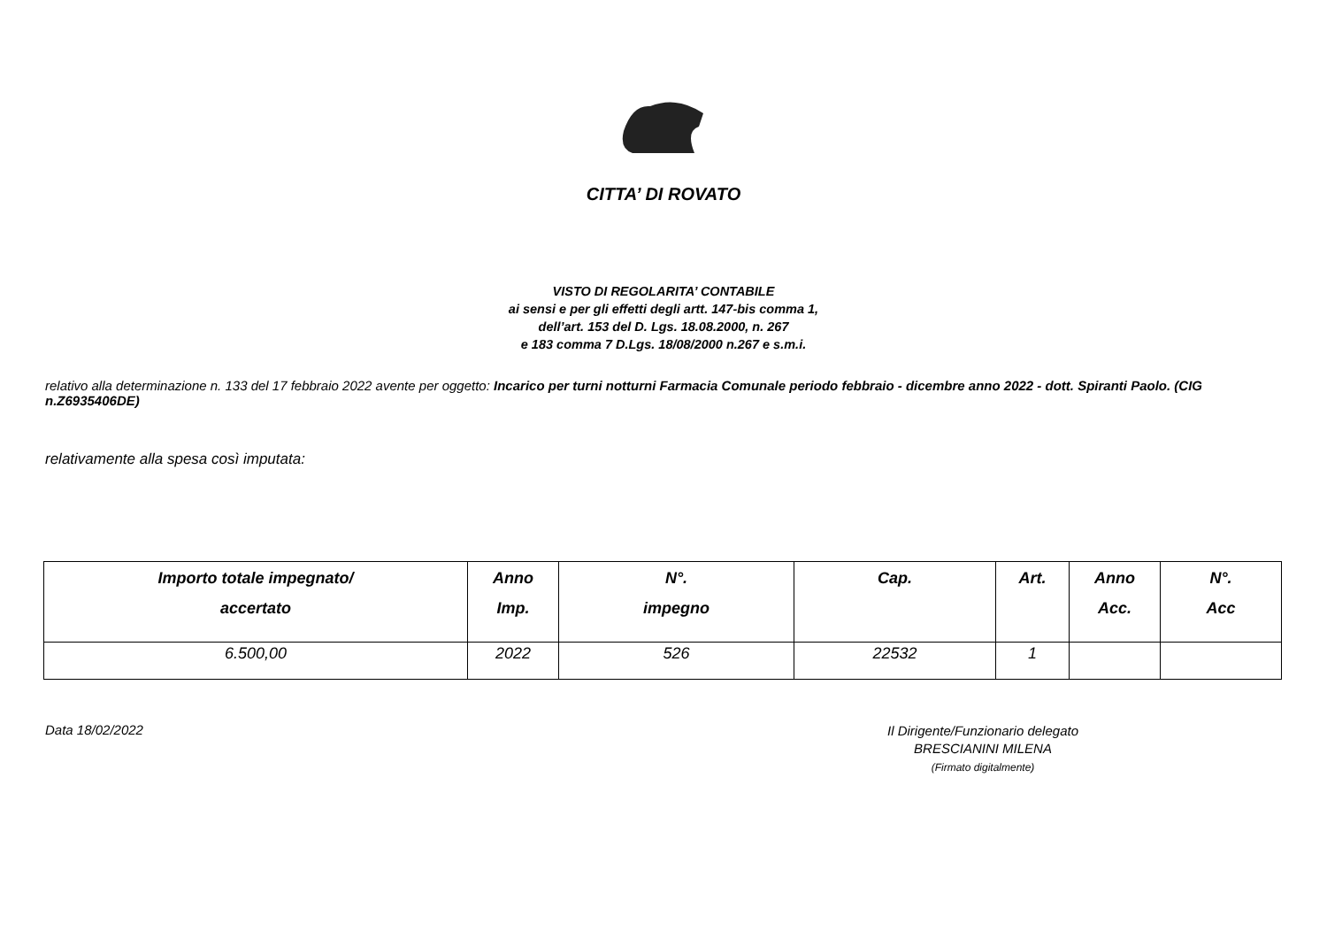CITTA’ DI ROVATO
VISTO DI REGOLARITA’ CONTABILE
ai sensi e per gli effetti degli artt. 147-bis comma 1,
dell’art. 153 del D. Lgs. 18.08.2000, n. 267
e 183 comma 7 D.Lgs. 18/08/2000 n.267 e s.m.i.
relativo alla determinazione n. 133 del 17 febbraio 2022 avente per oggetto: Incarico per turni notturni Farmacia Comunale periodo febbraio - dicembre anno 2022 - dott. Spiranti Paolo. (CIG n.Z6935406DE)
relativamente alla spesa così imputata:
| Importo totale impegnato/ accertato | Anno Imp. | N°. impegno | Cap. | Art. | Anno Acc. | N°. Acc |
| --- | --- | --- | --- | --- | --- | --- |
| 6.500,00 | 2022 | 526 | 22532 | 1 | | |
Data 18/02/2022
Il Dirigente/Funzionario delegato
BRESCIANINI MILENA
(Firmato digitalmente)